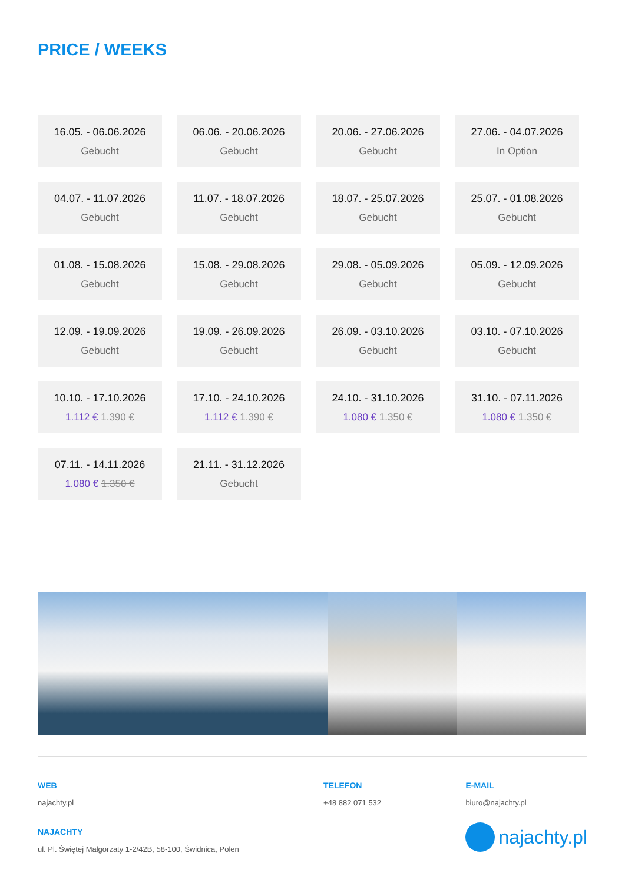PRICE / WEEKS
| 16.05. - 06.06.2026 Gebucht | 06.06. - 20.06.2026 Gebucht | 20.06. - 27.06.2026 Gebucht | 27.06. - 04.07.2026 In Option |
| 04.07. - 11.07.2026 Gebucht | 11.07. - 18.07.2026 Gebucht | 18.07. - 25.07.2026 Gebucht | 25.07. - 01.08.2026 Gebucht |
| 01.08. - 15.08.2026 Gebucht | 15.08. - 29.08.2026 Gebucht | 29.08. - 05.09.2026 Gebucht | 05.09. - 12.09.2026 Gebucht |
| 12.09. - 19.09.2026 Gebucht | 19.09. - 26.09.2026 Gebucht | 26.09. - 03.10.2026 Gebucht | 03.10. - 07.10.2026 Gebucht |
| 10.10. - 17.10.2026 1.112 € 1.390 € | 17.10. - 24.10.2026 1.112 € 1.390 € | 24.10. - 31.10.2026 1.080 € 1.350 € | 31.10. - 07.11.2026 1.080 € 1.350 € |
| 07.11. - 14.11.2026 1.080 € 1.350 € | 21.11. - 31.12.2026 Gebucht | | |
WEB
najachty.pl
NAJACHTY
ul. Pl. Świętej Małgorzaty 1-2/42B, 58-100, Świdnica, Polen
TELEFON
+48 882 071 532
E-MAIL
biuro@najachty.pl
najachty.pl